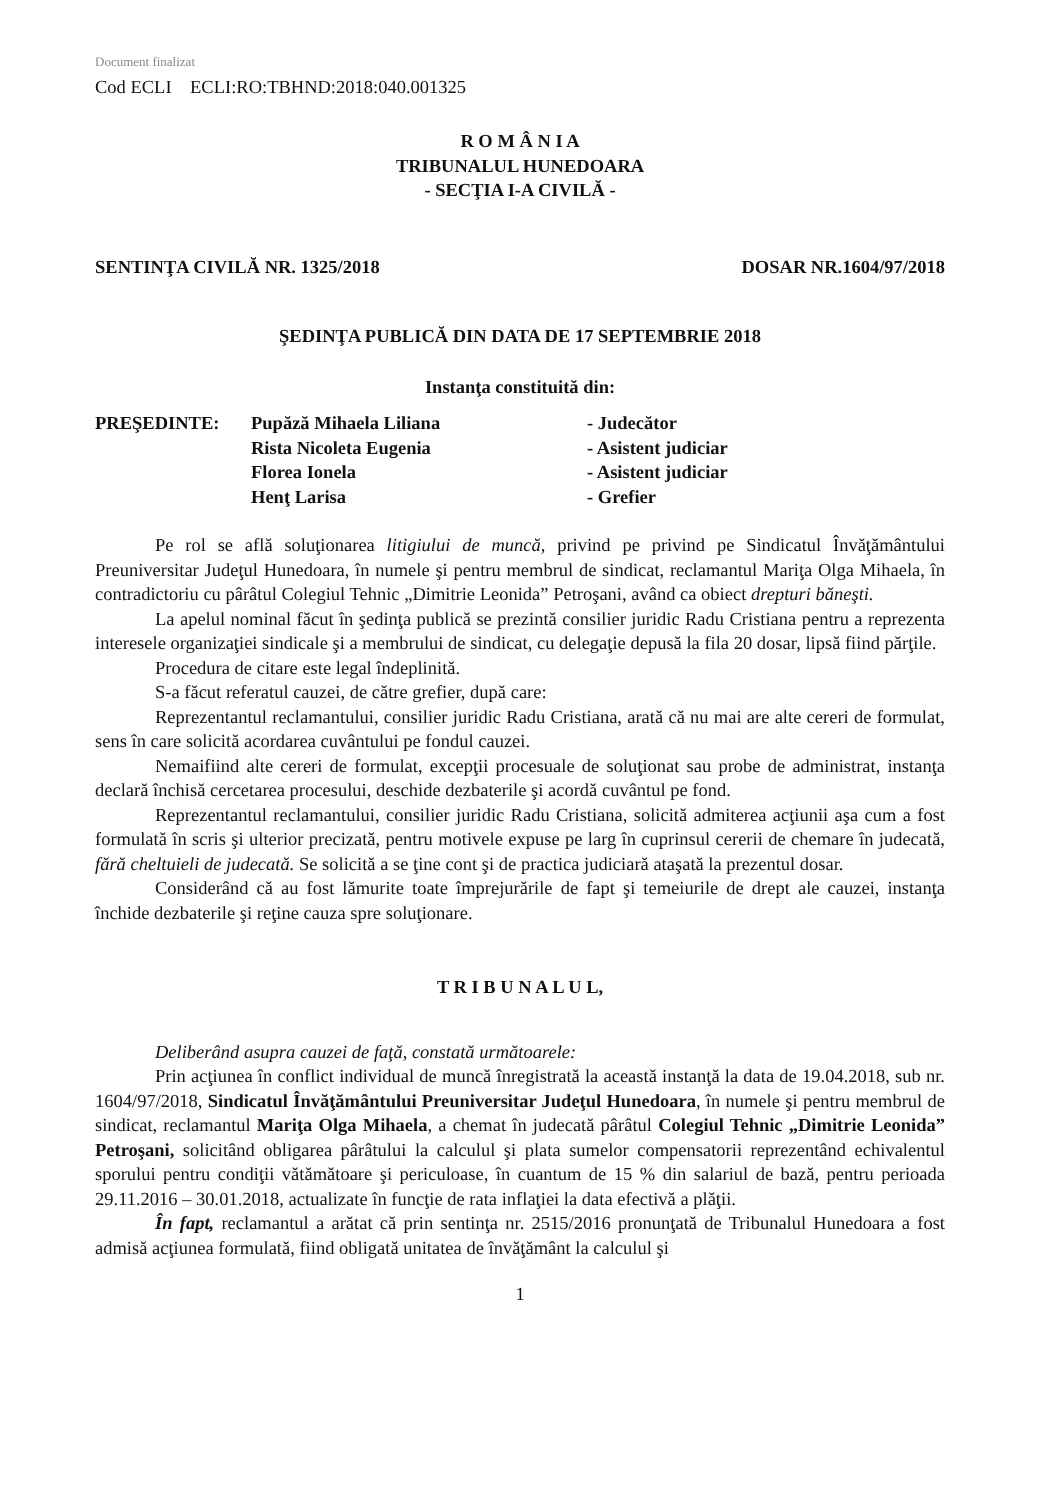Document finalizat
Cod ECLI ECLI:RO:TBHND:2018:040.001325
R O M Â N I A
TRIBUNALUL HUNEDOARA
- SECŢIA I-A CIVILĂ -
SENTINŢA CIVILĂ NR. 1325/2018 DOSAR NR.1604/97/2018
ŞEDINŢA PUBLICĂ DIN DATA DE 17 SEPTEMBRIE 2018
Instanţa constituită din:
| PREŞEDINTE: | Pupăză Mihaela Liliana | - Judecător |
| | Rista Nicoleta Eugenia | - Asistent judiciar |
| | Florea Ionela | - Asistent judiciar |
| | Henţ Larisa | - Grefier |
Pe rol se află soluţionarea litigiului de muncă, privind pe privind pe Sindicatul Învăţământului Preuniversitar Judeţul Hunedoara, în numele şi pentru membrul de sindicat, reclamantul Mariţa Olga Mihaela, în contradictoriu cu pârâtul Colegiul Tehnic „Dimitrie Leonida” Petroşani, având ca obiect drepturi băneşti.
La apelul nominal făcut în şedinţa publică se prezintă consilier juridic Radu Cristiana pentru a reprezenta interesele organizaţiei sindicale şi a membrului de sindicat, cu delegaţie depusă la fila 20 dosar, lipsă fiind părţile.
Procedura de citare este legal îndeplinită.
S-a făcut referatul cauzei, de către grefier, după care:
Reprezentantul reclamantului, consilier juridic Radu Cristiana, arată că nu mai are alte cereri de formulat, sens în care solicită acordarea cuvântului pe fondul cauzei.
Nemaifiind alte cereri de formulat, excepţii procesuale de soluţionat sau probe de administrat, instanţa declară închisă cercetarea procesului, deschide dezbaterile şi acordă cuvântul pe fond.
Reprezentantul reclamantului, consilier juridic Radu Cristiana, solicită admiterea acţiunii aşa cum a fost formulată în scris şi ulterior precizată, pentru motivele expuse pe larg în cuprinsul cererii de chemare în judecată, fără cheltuieli de judecată. Se solicită a se ţine cont şi de practica judiciară ataşată la prezentul dosar.
Considerând că au fost lămurite toate împrejurările de fapt şi temeiurile de drept ale cauzei, instanţa închide dezbaterile şi reţine cauza spre soluţionare.
T R I B U N A L U L,
Deliberând asupra cauzei de faţă, constată următoarele:
Prin acţiunea în conflict individual de muncă înregistrată la această instanţă la data de 19.04.2018, sub nr. 1604/97/2018, Sindicatul Învăţământului Preuniversitar Judeţul Hunedoara, în numele şi pentru membrul de sindicat, reclamantul Mariţa Olga Mihaela, a chemat în judecată pârâtul Colegiul Tehnic „Dimitrie Leonida” Petroşani, solicitând obligarea pârâtului la calculul şi plata sumelor compensatorii reprezentând echivalentul sporului pentru condiţii vătămătoare şi periculoase, în cuantum de 15 % din salariul de bază, pentru perioada 29.11.2016 – 30.01.2018, actualizate în funcţie de rata inflaţiei la data efectivă a plăţii.
În fapt, reclamantul a arătat că prin sentinţa nr. 2515/2016 pronunţată de Tribunalul Hunedoara a fost admisă acţiunea formulată, fiind obligată unitatea de învăţământ la calculul şi
1